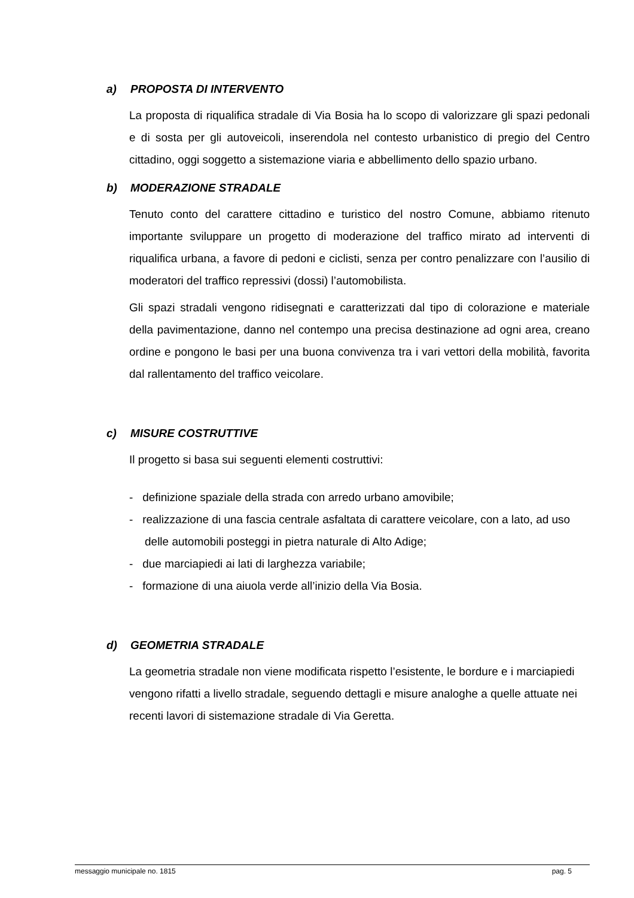a) PROPOSTA DI INTERVENTO
La proposta di riqualifica stradale di Via Bosia ha lo scopo di valorizzare gli spazi pedonali e di sosta per gli autoveicoli, inserendola nel contesto urbanistico di pregio del Centro cittadino, oggi soggetto a sistemazione viaria e abbellimento dello spazio urbano.
b) MODERAZIONE STRADALE
Tenuto conto del carattere cittadino e turistico del nostro Comune, abbiamo ritenuto importante sviluppare un progetto di moderazione del traffico mirato ad interventi di riqualifica urbana, a favore di pedoni e ciclisti, senza per contro penalizzare con l’ausilio di moderatori del traffico repressivi (dossi) l’automobilista.
Gli spazi stradali vengono ridisegnati e caratterizzati dal tipo di colorazione e materiale della pavimentazione, danno nel contempo una precisa destinazione ad ogni area, creano ordine e pongono le basi per una buona convivenza tra i vari vettori della mobilità, favorita dal rallentamento del traffico veicolare.
c) MISURE COSTRUTTIVE
Il progetto si basa sui seguenti elementi costruttivi:
- definizione spaziale della strada con arredo urbano amovibile;
- realizzazione di una fascia centrale asfaltata di carattere veicolare, con a lato, ad uso delle automobili posteggi in pietra naturale di Alto Adige;
- due marciapiedi ai lati di larghezza variabile;
- formazione di una aiuola verde all’inizio della Via Bosia.
d) GEOMETRIA STRADALE
La geometria stradale non viene modificata rispetto l’esistente, le bordure e i marciapiedi vengono rifatti a livello stradale, seguendo dettagli e misure analoghe a quelle attuate nei recenti lavori di sistemazione stradale di Via Geretta.
messaggio municipale no. 1815 pag. 5